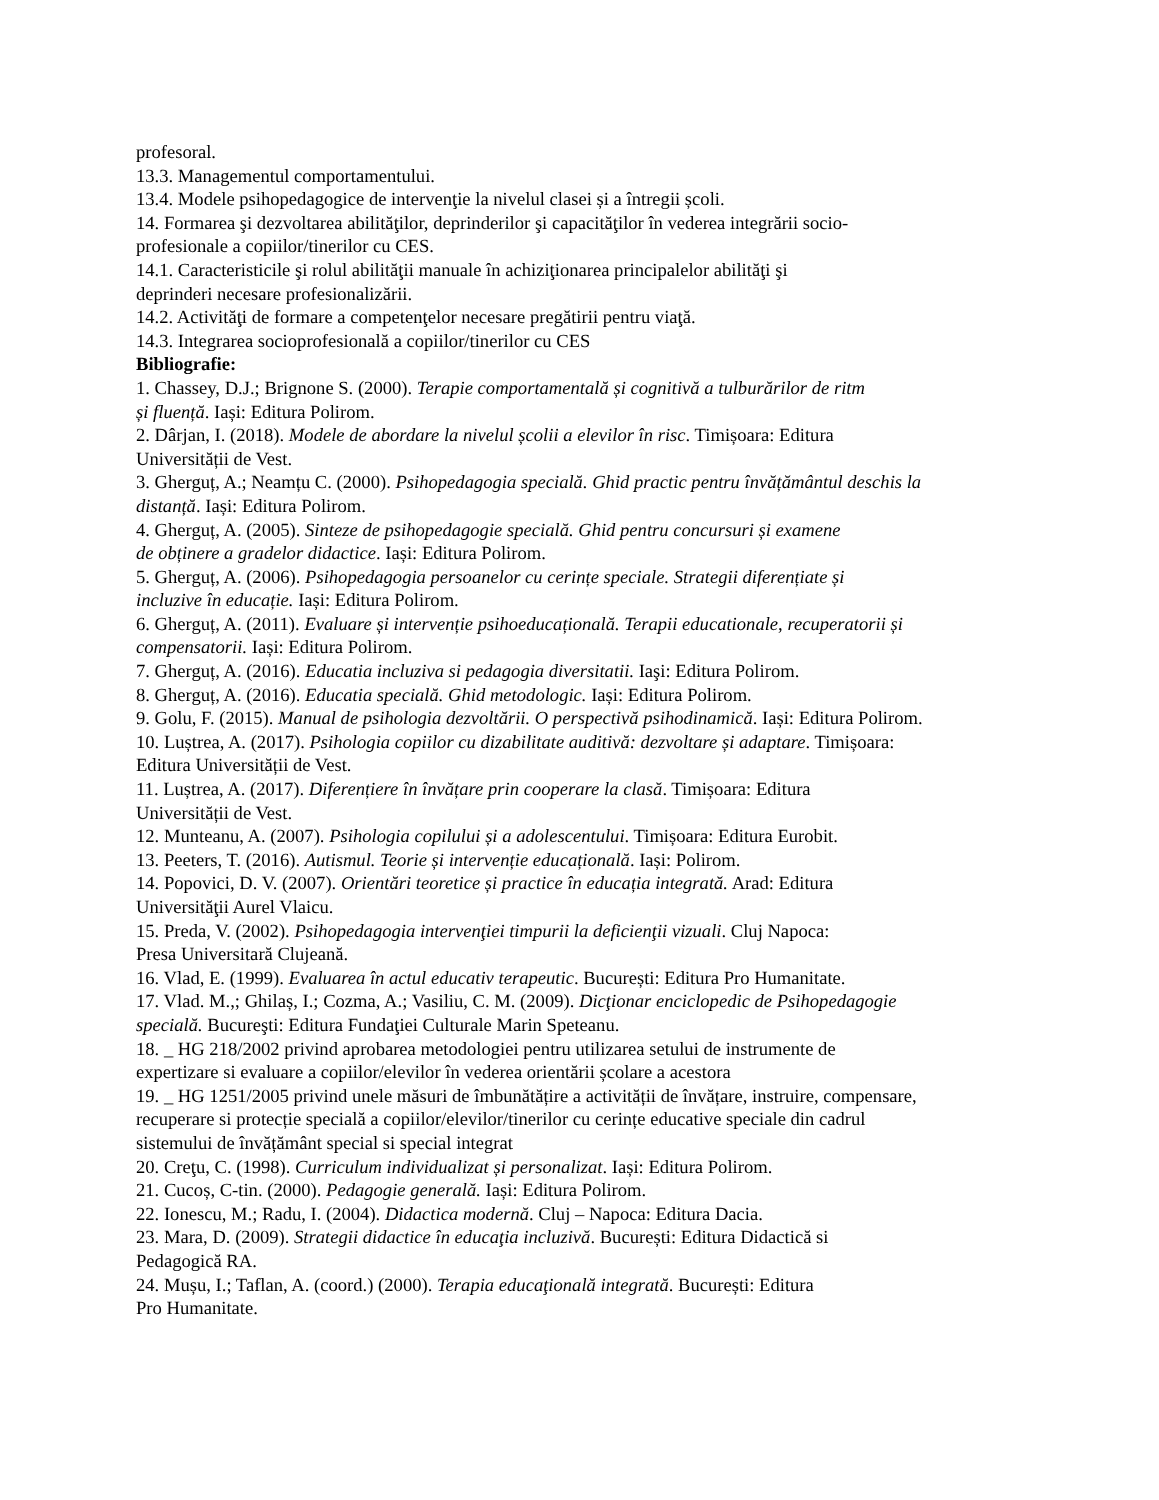profesoral.
13.3. Managementul comportamentului.
13.4. Modele psihopedagogice de intervenţie la nivelul clasei și a întregii școli.
14. Formarea şi dezvoltarea abilităţilor, deprinderilor şi capacităţilor în vederea integrării socio-
profesionale a copiilor/tinerilor cu CES.
14.1. Caracteristicile şi rolul abilităţii manuale în achiziţionarea principalelor abilităţi şi
deprinderi necesare profesionalizării.
14.2. Activităţi de formare a competenţelor necesare pregătirii pentru viaţă.
14.3. Integrarea socioprofesională a copiilor/tinerilor cu CES
Bibliografie:
1. Chassey, D.J.; Brignone S. (2000). Terapie comportamentală și cognitivă a tulburărilor de ritm
și fluență. Iași: Editura Polirom.
2. Dârjan, I. (2018). Modele de abordare la nivelul școlii a elevilor în risc. Timișoara: Editura
Universității de Vest.
3. Gherguț, A.; Neamțu C. (2000). Psihopedagogia specială. Ghid practic pentru învățământul deschis la
distanță. Iași: Editura Polirom.
4. Gherguț, A. (2005). Sinteze de psihopedagogie specială. Ghid pentru concursuri și examene
de obținere a gradelor didactice. Iași: Editura Polirom.
5. Gherguț, A. (2006). Psihopedagogia persoanelor cu cerințe speciale. Strategii diferențiate și
incluzive în educație. Iași: Editura Polirom.
6. Gherguț, A. (2011). Evaluare și intervenție psihoeducațională. Terapii educationale, recuperatorii și
compensatorii. Iași: Editura Polirom.
7. Gherguț, A. (2016). Educatia incluziva si pedagogia diversitatii. Iaşi: Editura Polirom.
8. Gherguț, A. (2016). Educatia specială. Ghid metodologic. Iași: Editura Polirom.
9. Golu, F. (2015). Manual de psihologia dezvoltării. O perspectivă psihodinamică. Iași: Editura Polirom.
10. Luștrea, A. (2017). Psihologia copiilor cu dizabilitate auditivă: dezvoltare și adaptare. Timișoara:
Editura Universității de Vest.
11. Luștrea, A. (2017). Diferențiere în învățare prin cooperare la clasă. Timișoara: Editura
Universității de Vest.
12. Munteanu, A. (2007). Psihologia copilului și a adolescentului. Timișoara: Editura Eurobit.
13. Peeters, T. (2016). Autismul. Teorie și intervenție educațională. Iași: Polirom.
14. Popovici, D. V. (2007). Orientări teoretice și practice în educația integrată. Arad: Editura
Universităţii Aurel Vlaicu.
15. Preda, V. (2002). Psihopedagogia intervenţiei timpurii la deficienţii vizuali. Cluj Napoca:
Presa Universitară Clujeană.
16. Vlad, E. (1999). Evaluarea în actul educativ terapeutic. București: Editura Pro Humanitate.
17. Vlad. M.,; Ghilaș, I.; Cozma, A.; Vasiliu, C. M. (2009). Dicţionar enciclopedic de Psihopedagogie
specială. Bucureşti: Editura Fundaţiei Culturale Marin Speteanu.
18. _ HG 218/2002 privind aprobarea metodologiei pentru utilizarea setului de instrumente de
expertizare si evaluare a copiilor/elevilor în vederea orientării școlare a acestora
19. _ HG 1251/2005 privind unele măsuri de îmbunătățire a activității de învățare, instruire, compensare,
recuperare si protecție specială a copiilor/elevilor/tinerilor cu cerințe educative speciale din cadrul
sistemului de învățământ special si special integrat
20. Creţu, C. (1998). Curriculum individualizat și personalizat. Iași: Editura Polirom.
21. Cucoș, C-tin. (2000). Pedagogie generală. Iași: Editura Polirom.
22. Ionescu, M.; Radu, I. (2004). Didactica modernă. Cluj – Napoca: Editura Dacia.
23. Mara, D. (2009). Strategii didactice în educaţia incluzivă. București: Editura Didactică si
Pedagogică RA.
24. Mușu, I.; Taflan, A. (coord.) (2000). Terapia educaţională integrată. București: Editura
Pro Humanitate.